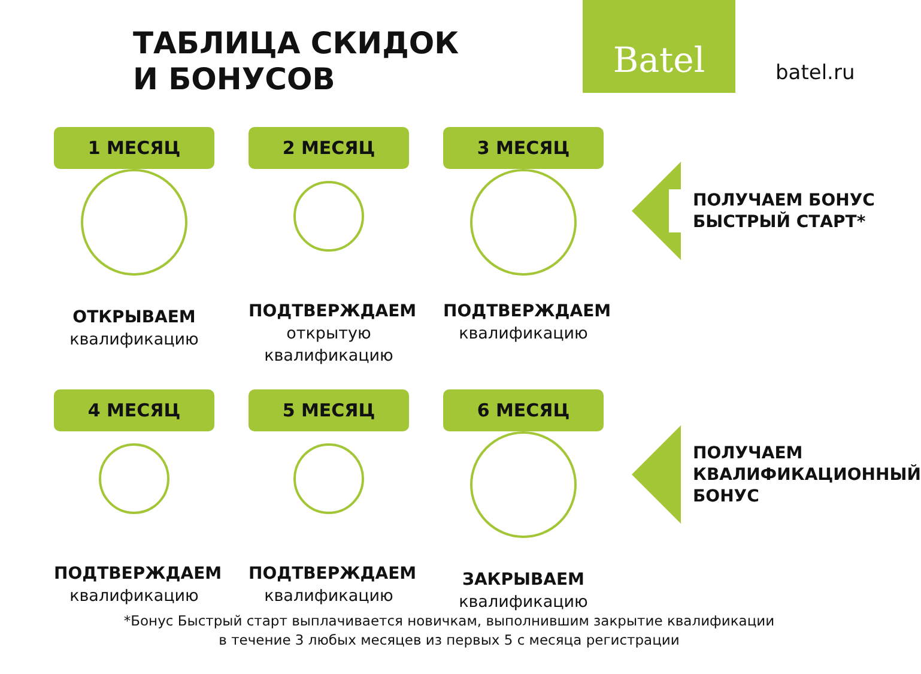ТАБЛИЦА СКИДОК
И БОНУСОВ
Batel
batel.ru
1 МЕСЯЦ
ОТКРЫВАЕМ
квалификацию
2 МЕСЯЦ
ПОДТВЕРЖДАЕМ
открытую
квалификацию
3 МЕСЯЦ
ПОДТВЕРЖДАЕМ
квалификацию
ПОЛУЧАЕМ БОНУС
БЫСТРЫЙ СТАРТ*
4 МЕСЯЦ
ПОДТВЕРЖДАЕМ
квалификацию
5 МЕСЯЦ
ПОДТВЕРЖДАЕМ
квалификацию
6 МЕСЯЦ
ЗАКРЫВАЕМ
квалификацию
ПОЛУЧАЕМ
КВАЛИФИКАЦИОННЫЙ
БОНУС
*Бонус Быстрый старт выплачивается новичкам, выполнившим закрытие квалификации
в течение 3 любых месяцев из первых 5 с месяца регистрации